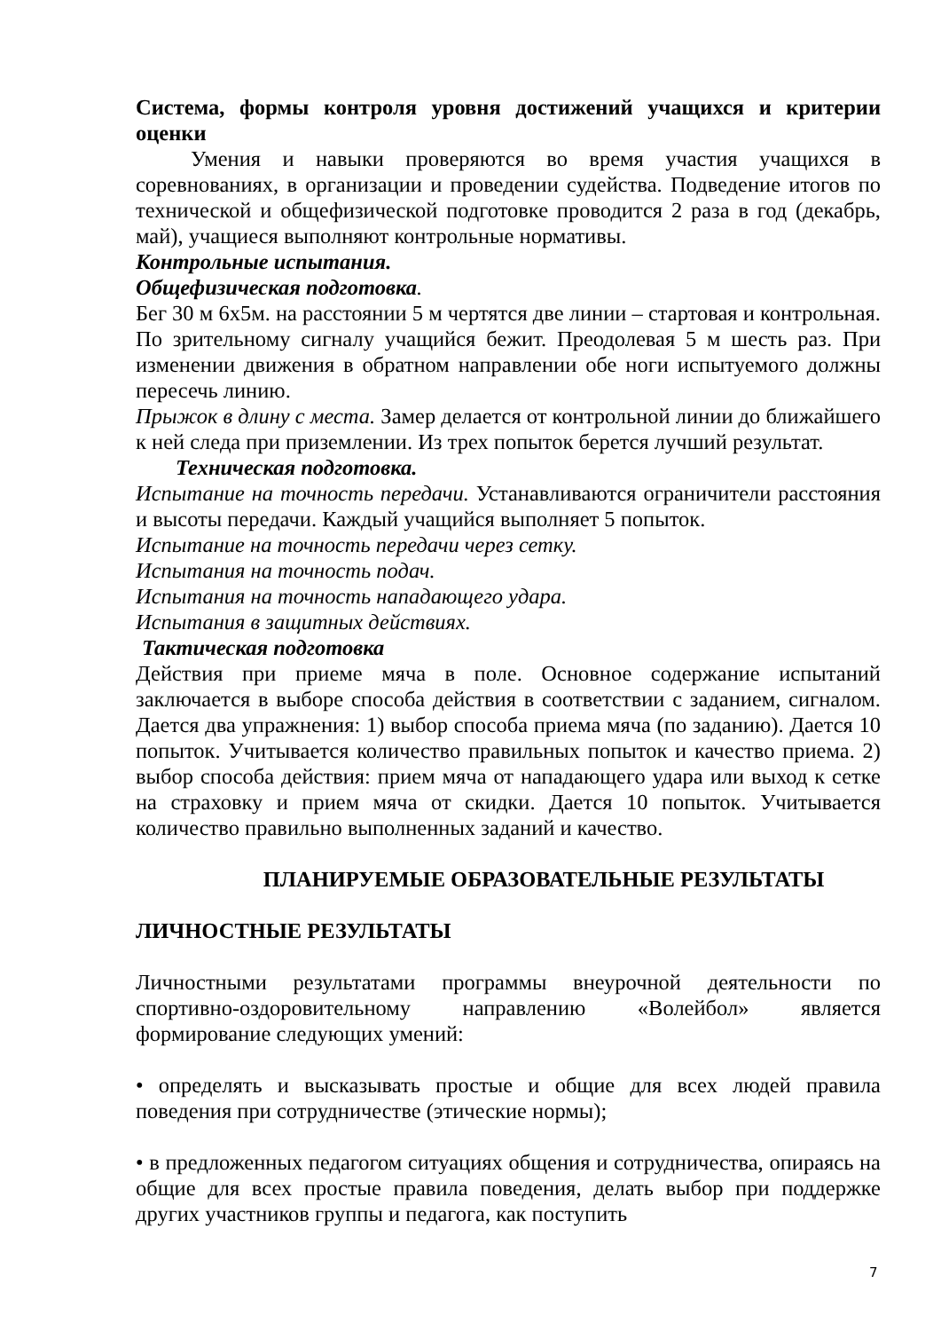Система, формы контроля уровня достижений учащихся и критерии оценки
Умения и навыки проверяются во время участия учащихся в соревнованиях, в организации и проведении судейства. Подведение итогов по технической и общефизической подготовке проводится 2 раза в год (декабрь, май), учащиеся выполняют контрольные нормативы.
Контрольные испытания.
Общефизическая подготовка.
Бег 30 м 6х5м. на расстоянии 5 м чертятся две линии – стартовая и контрольная. По зрительному сигналу учащийся бежит. Преодолевая 5 м шесть раз. При изменении движения в обратном направлении обе ноги испытуемого должны пересечь линию.
Прыжок в длину с места. Замер делается от контрольной линии до ближайшего к ней следа при приземлении. Из трех попыток берется лучший результат.
Техническая подготовка.
Испытание на точность передачи. Устанавливаются ограничители расстояния и высоты передачи. Каждый учащийся выполняет 5 попыток.
Испытание на точность передачи через сетку.
Испытания на точность подач.
Испытания на точность нападающего удара.
Испытания в защитных действиях.
Тактическая подготовка
Действия при приеме мяча в поле. Основное содержание испытаний заключается в выборе способа действия в соответствии с заданием, сигналом. Дается два упражнения: 1) выбор способа приема мяча (по заданию). Дается 10 попыток. Учитывается количество правильных попыток и качество приема. 2) выбор способа действия: прием мяча от нападающего удара или выход к сетке на страховку и прием мяча от скидки. Дается 10 попыток. Учитывается количество правильно выполненных заданий и качество.
ПЛАНИРУЕМЫЕ ОБРАЗОВАТЕЛЬНЫЕ РЕЗУЛЬТАТЫ
ЛИЧНОСТНЫЕ РЕЗУЛЬТАТЫ
Личностными результатами программы внеурочной деятельности по спортивно-оздоровительному направлению «Волейбол» является формирование следующих умений:
• определять и высказывать простые и общие для всех людей правила поведения при сотрудничестве (этические нормы);
• в предложенных педагогом ситуациях общения и сотрудничества, опираясь на общие для всех простые правила поведения, делать выбор при поддержке других участников группы и педагога, как поступить
7